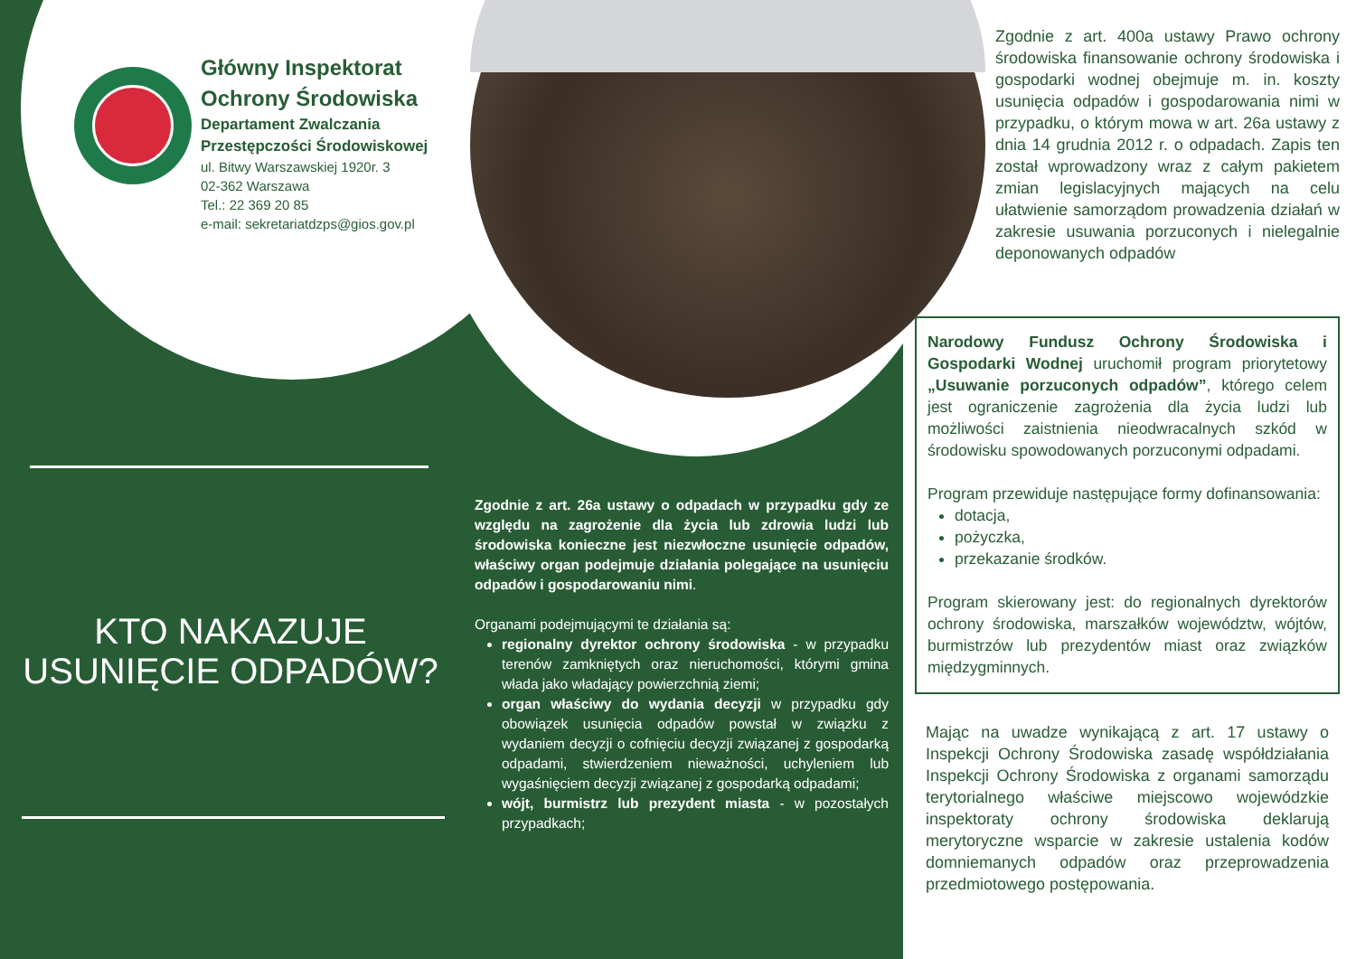Główny Inspektorat
Ochrony Środowiska
Departament Zwalczania
Przestępczości Środowiskowej
ul. Bitwy Warszawskiej 1920r. 3
02-362 Warszawa
Tel.: 22 369 20 85
e-mail: sekretariatdzps@gios.gov.pl
Zgodnie z art. 400a ustawy Prawo ochrony środowiska finansowanie ochrony środowiska i gospodarki wodnej obejmuje m. in. koszty usunięcia odpadów i gospodarowania nimi w przypadku, o którym mowa w art. 26a ustawy z dnia 14 grudnia 2012 r. o odpadach. Zapis ten został wprowadzony wraz z całym pakietem zmian legislacyjnych mających na celu ułatwienie samorządom prowadzenia działań w zakresie usuwania porzuconych i nielegalnie deponowanych odpadów
Narodowy Fundusz Ochrony Środowiska i Gospodarki Wodnej uruchomił program priorytetowy „Usuwanie porzuconych odpadów”, którego celem jest ograniczenie zagrożenia dla życia ludzi lub możliwości zaistnienia nieodwracalnych szkód w środowisku spowodowanych porzuconymi odpadami.
Program przewiduje następujące formy dofinansowania:
dotacja,
pożyczka,
przekazanie środków.
Program skierowany jest: do regionalnych dyrektorów ochrony środowiska, marszałków województw, wójtów, burmistrzów lub prezydentów miast oraz związków międzygminnych.
Mając na uwadze wynikającą z art. 17 ustawy o Inspekcji Ochrony Środowiska zasadę współdziałania Inspekcji Ochrony Środowiska z organami samorządu terytorialnego właściwe miejscowo wojewódzkie inspektoraty ochrony środowiska deklarują merytoryczne wsparcie w zakresie ustalenia kodów domniemanych odpadów oraz przeprowadzenia przedmiotowego postępowania.
KTO NAKAZUJE USUNIĘCIE ODPADÓW?
Zgodnie z art. 26a ustawy o odpadach w przypadku gdy ze względu na zagrożenie dla życia lub zdrowia ludzi lub środowiska konieczne jest niezwłoczne usunięcie odpadów, właściwy organ podejmuje działania polegające na usunięciu odpadów i gospodarowaniu nimi.
Organami podejmującymi te działania są:
regionalny dyrektor ochrony środowiska - w przypadku terenów zamkniętych oraz nieruchomości, którymi gmina włada jako władający powierzchnią ziemi;
organ właściwy do wydania decyzji w przypadku gdy obowiązek usunięcia odpadów powstał w związku z wydaniem decyzji o cofnięciu decyzji związanej z gospodarką odpadami, stwierdzeniem nieważności, uchyleniem lub wygaśnięciem decyzji związanej z gospodarką odpadami;
wójt, burmistrz lub prezydent miasta - w pozostałych przypadkach;